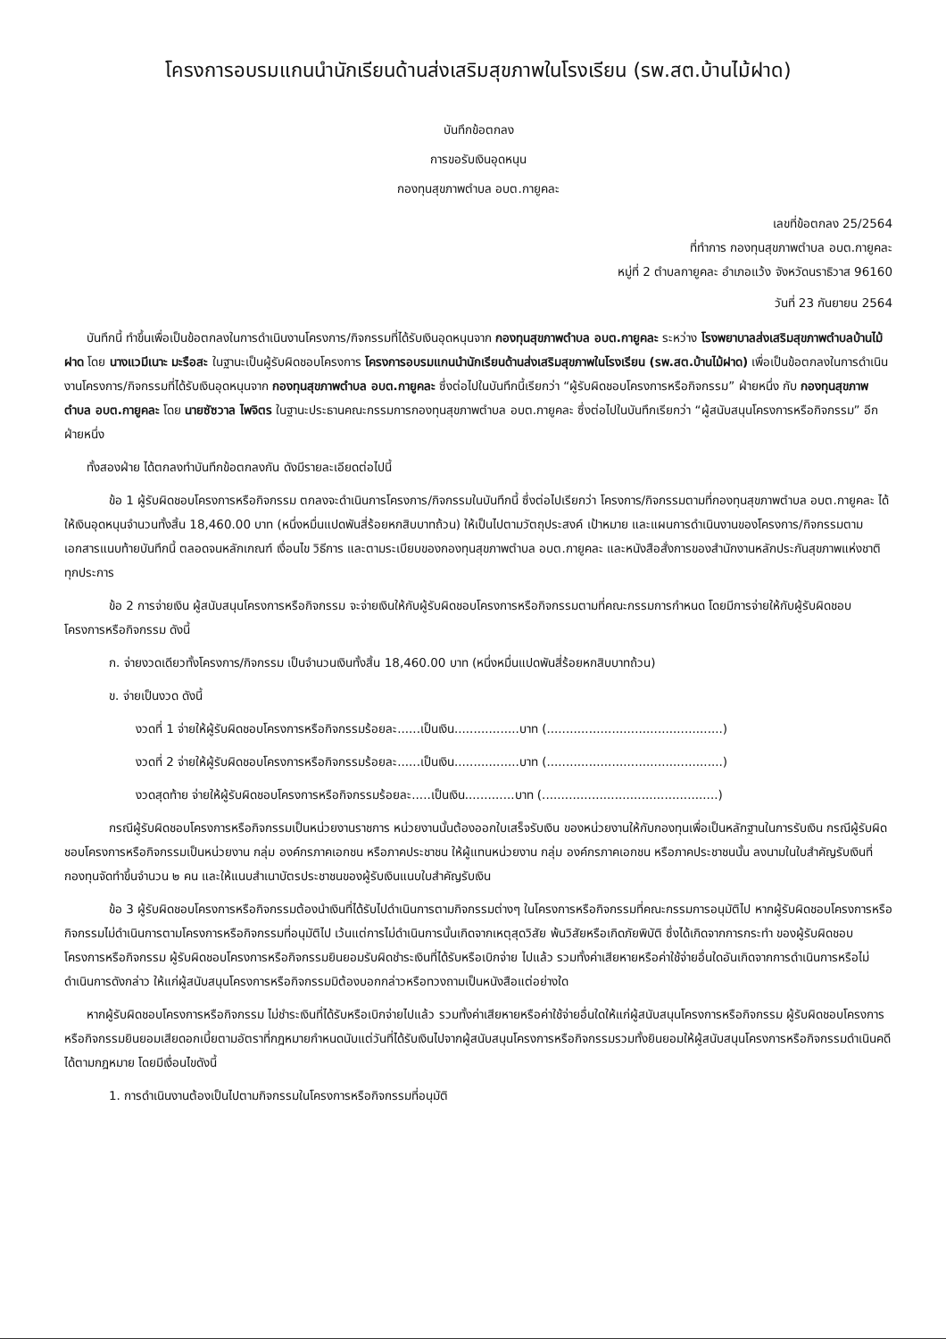โครงการอบรมแกนนำนักเรียนด้านส่งเสริมสุขภาพในโรงเรียน (รพ.สต.บ้านไม้ฝาด)
บันทึกข้อตกลง
การขอรับเงินอุดหนุน
กองทุนสุขภาพตำบล อบต.กายูคละ
เลขที่ข้อตกลง 25/2564
ที่ทำการ กองทุนสุขภาพตำบล อบต.กายูคละ
หมู่ที่ 2 ตำบลกายูคละ อำเภอแว้ง จังหวัดนราธิวาส 96160
วันที่ 23 กันยายน 2564
บันทึกนี้ ทำขึ้นเพื่อเป็นข้อตกลงในการดำเนินงานโครงการ/กิจกรรมที่ได้รับเงินอุดหนุนจาก กองทุนสุขภาพตำบล อบต.กายูคละ ระหว่าง โรงพยาบาลส่งเสริมสุขภาพตำบลบ้านไม้ฝาด โดย นางแวมีเนาะ มะรือสะ ในฐานะเป็นผู้รับผิดชอบโครงการ โครงการอบรมแกนนำนักเรียนด้านส่งเสริมสุขภาพในโรงเรียน (รพ.สต.บ้านไม้ฝาด) เพื่อเป็นข้อตกลงในการดำเนินงานโครงการ/กิจกรรมที่ได้รับเงินอุดหนุนจาก กองทุนสุขภาพตำบล อบต.กายูคละ ซึ่งต่อไปในบันทึกนี้เรียกว่า “ผู้รับผิดชอบโครงการหรือกิจกรรม” ฝ่ายหนึ่ง กับ กองทุนสุขภาพตำบล อบต.กายูคละ โดย นายซัซวาล ไพจิตร ในฐานะประธานคณะกรรมการกองทุนสุขภาพตำบล อบต.กายูคละ ซึ่งต่อไปในบันทึกเรียกว่า “ผู้สนับสนุนโครงการหรือกิจกรรม” อีกฝ่ายหนึ่ง
ทั้งสองฝ่าย ได้ตกลงทำบันทึกข้อตกลงกัน ดังมีรายละเอียดต่อไปนี้
ข้อ 1 ผู้รับผิดชอบโครงการหรือกิจกรรม ตกลงจะดำเนินการโครงการ/กิจกรรมในบันทึกนี้ ซึ่งต่อไปเรียกว่า โครงการ/กิจกรรมตามที่กองทุนสุขภาพตำบล อบต.กายูคละ ได้ให้เงินอุดหนุนจำนวนทั้งสิ้น 18,460.00 บาท (หนึ่งหมื่นแปดพันสี่ร้อยหกสิบบาทถ้วน) ให้เป็นไปตามวัตถุประสงค์ เป้าหมาย และแผนการดำเนินงานของโครงการ/กิจกรรมตามเอกสารแนบท้ายบันทึกนี้ ตลอดจนหลักเกณฑ์ เงื่อนไข วิธีการ และตามระเบียบของกองทุนสุขภาพตำบล อบต.กายูคละ และหนังสือสั่งการของสำนักงานหลักประกันสุขภาพแห่งชาติทุกประการ
ข้อ 2 การจ่ายเงิน ผู้สนับสนุนโครงการหรือกิจกรรม จะจ่ายเงินให้กับผู้รับผิดชอบโครงการหรือกิจกรรมตามที่คณะกรรมการกำหนด โดยมีการจ่ายให้กับผู้รับผิดชอบโครงการหรือกิจกรรม ดังนี้
ก. จ่ายงวดเดียวทั้งโครงการ/กิจกรรม เป็นจำนวนเงินทั้งสิ้น 18,460.00 บาท (หนึ่งหมื่นแปดพันสี่ร้อยหกสิบบาทถ้วน)
ข. จ่ายเป็นงวด ดังนี้
งวดที่ 1 จ่ายให้ผู้รับผิดชอบโครงการหรือกิจกรรมร้อยละ......เป็นเงิน.................บาท (..............................................)
งวดที่ 2 จ่ายให้ผู้รับผิดชอบโครงการหรือกิจกรรมร้อยละ......เป็นเงิน.................บาท (..............................................)
งวดสุดท้าย จ่ายให้ผู้รับผิดชอบโครงการหรือกิจกรรมร้อยละ.....เป็นเงิน.............บาท (..............................................)
กรณีผู้รับผิดชอบโครงการหรือกิจกรรมเป็นหน่วยงานราชการ หน่วยงานนั้นต้องออกใบเสร็จรับเงิน ของหน่วยงานให้กับกองทุนเพื่อเป็นหลักฐานในการรับเงิน กรณีผู้รับผิดชอบโครงการหรือกิจกรรมเป็นหน่วยงาน กลุ่ม องค์กรภาคเอกชน หรือภาคประชาชน ให้ผู้แทนหน่วยงาน กลุ่ม องค์กรภาคเอกชน หรือภาคประชาชนนั้น ลงนามในใบสำคัญรับเงินที่กองทุนจัดทำขึ้นจำนวน ๒ คน และให้แนบสำเนาบัตรประชาชนของผู้รับเงินแนบใบสำคัญรับเงิน
ข้อ 3 ผู้รับผิดชอบโครงการหรือกิจกรรมต้องนำเงินที่ได้รับไปดำเนินการตามกิจกรรมต่างๆ ในโครงการหรือกิจกรรมที่คณะกรรมการอนุมัติไป หากผู้รับผิดชอบโครงการหรือกิจกรรมไม่ดำเนินการตามโครงการหรือกิจกรรมที่อนุมัติไป เว้นแต่การไม่ดำเนินการนั้นเกิดจากเหตุสุดวิสัย พ้นวิสัยหรือเกิดภัยพิบัติ ซึ่งได้เกิดจากการกระทำ ของผู้รับผิดชอบโครงการหรือกิจกรรม ผู้รับผิดชอบโครงการหรือกิจกรรมยินยอมรับผิดชำระเงินที่ได้รับหรือเบิกจ่าย ไปแล้ว รวมทั้งค่าเสียหายหรือค่าใช้จ่ายอื่นใดอันเกิดจากการดำเนินการหรือไม่ดำเนินการดังกล่าว ให้แก่ผู้สนับสนุนโครงการหรือกิจกรรมมิต้องบอกกล่าวหรือทวงถามเป็นหนังสือแต่อย่างใด
หากผู้รับผิดชอบโครงการหรือกิจกรรม ไม่ชำระเงินที่ได้รับหรือเบิกจ่ายไปแล้ว รวมทั้งค่าเสียหายหรือค่าใช้จ่ายอื่นใดให้แก่ผู้สนับสนุนโครงการหรือกิจกรรม ผู้รับผิดชอบโครงการหรือกิจกรรมยินยอมเสียดอกเบี้ยตามอัตราที่กฎหมายกำหนดนับแต่วันที่ได้รับเงินไปจากผู้สนับสนุนโครงการหรือกิจกรรมรวมทั้งยินยอมให้ผู้สนับสนุนโครงการหรือกิจกรรมดำเนินคดีได้ตามกฎหมาย โดยมีเงื่อนไขดังนี้
1. การดำเนินงานต้องเป็นไปตามกิจกรรมในโครงการหรือกิจกรรมที่อนุมัติ